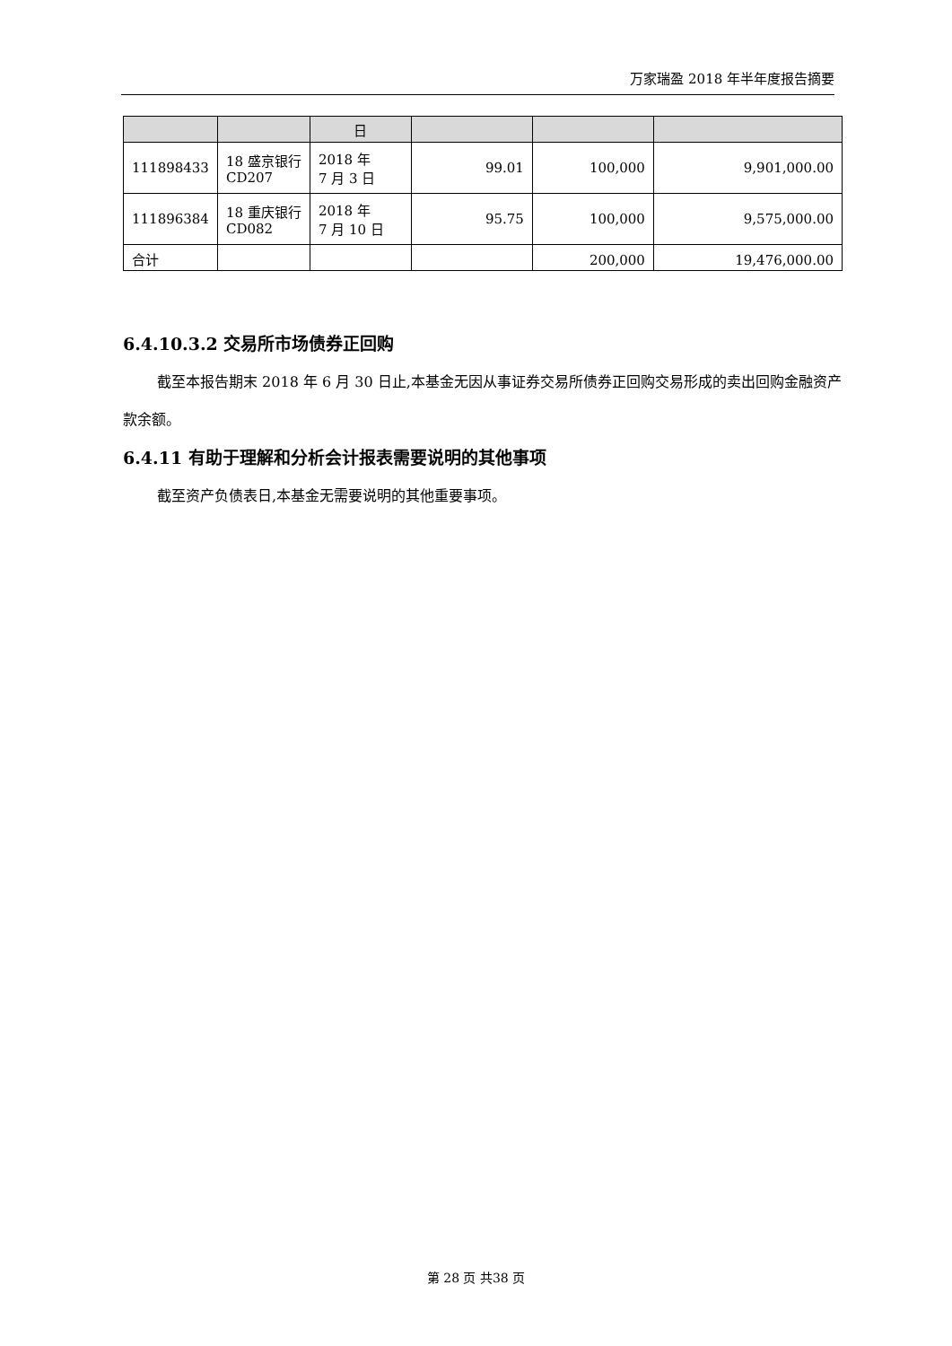万家瑞盈 2018 年半年度报告摘要
| | | 日 | | | |
| 111898433 | 18 盛京银行 CD207 | 2018 年 7 月 3 日 | 99.01 | 100,000 | 9,901,000.00 |
| 111896384 | 18 重庆银行 CD082 | 2018 年 7 月 10 日 | 95.75 | 100,000 | 9,575,000.00 |
| 合计 | | | | 200,000 | 19,476,000.00 |
6.4.10.3.2 交易所市场债券正回购
截至本报告期末 2018 年 6 月 30 日止,本基金无因从事证券交易所债券正回购交易形成的卖出回购金融资产款余额。
6.4.11 有助于理解和分析会计报表需要说明的其他事项
截至资产负债表日,本基金无需要说明的其他重要事项。
第 28 页 共38 页